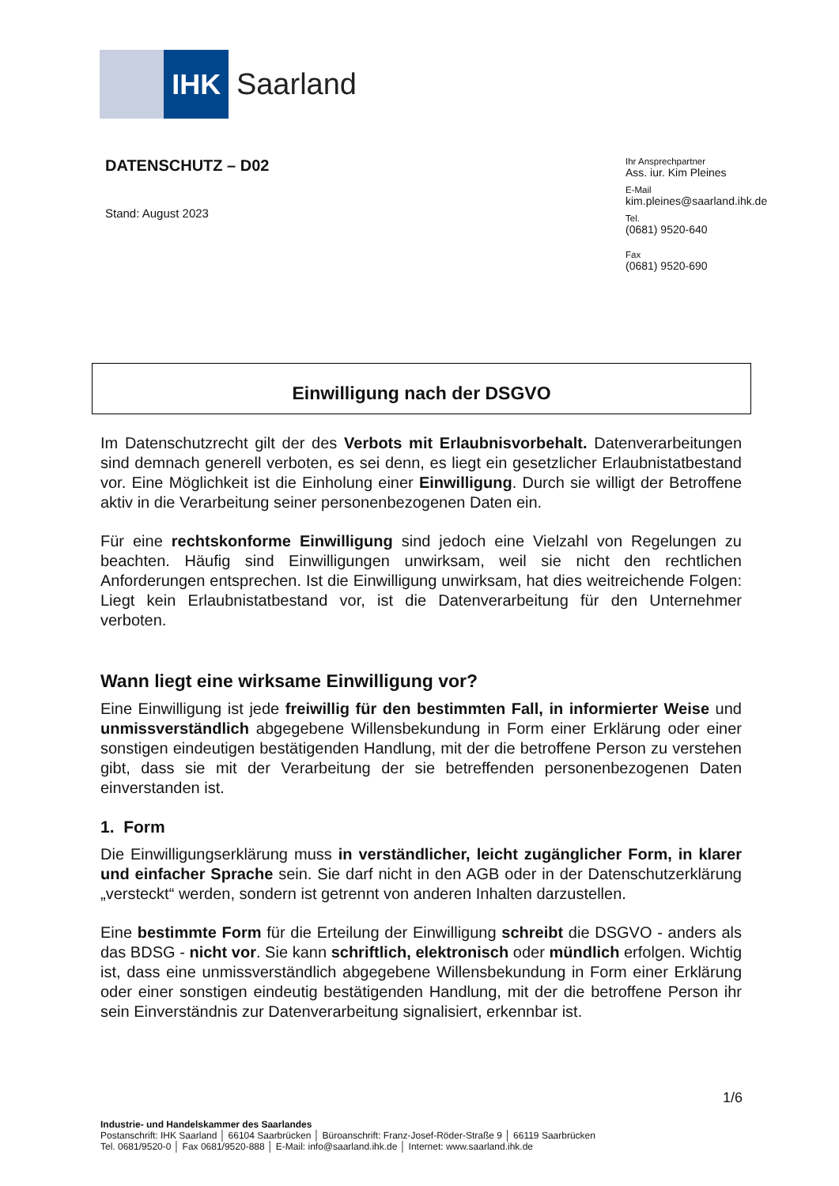IHK Saarland
DATENSCHUTZ – D02
Stand: August 2023
Ihr Ansprechpartner
Ass. iur. Kim Pleines
E-Mail
kim.pleines@saarland.ihk.de
Tel.
(0681) 9520-640
Fax
(0681) 9520-690
Einwilligung nach der DSGVO
Im Datenschutzrecht gilt der des Verbots mit Erlaubnisvorbehalt. Datenverarbeitungen sind demnach generell verboten, es sei denn, es liegt ein gesetzlicher Erlaubnistatbestand vor. Eine Möglichkeit ist die Einholung einer Einwilligung. Durch sie willigt der Betroffene aktiv in die Verarbeitung seiner personenbezogenen Daten ein.
Für eine rechtskonforme Einwilligung sind jedoch eine Vielzahl von Regelungen zu beachten. Häufig sind Einwilligungen unwirksam, weil sie nicht den rechtlichen Anforderungen entsprechen. Ist die Einwilligung unwirksam, hat dies weitreichende Folgen: Liegt kein Erlaubnistatbestand vor, ist die Datenverarbeitung für den Unternehmer verboten.
Wann liegt eine wirksame Einwilligung vor?
Eine Einwilligung ist jede freiwillig für den bestimmten Fall, in informierter Weise und unmissverständlich abgegebene Willensbekundung in Form einer Erklärung oder einer sonstigen eindeutigen bestätigenden Handlung, mit der die betroffene Person zu verstehen gibt, dass sie mit der Verarbeitung der sie betreffenden personenbezogenen Daten einverstanden ist.
1. Form
Die Einwilligungserklärung muss in verständlicher, leicht zugänglicher Form, in klarer und einfacher Sprache sein. Sie darf nicht in den AGB oder in der Datenschutzerklärung „versteckt“ werden, sondern ist getrennt von anderen Inhalten darzustellen.
Eine bestimmte Form für die Erteilung der Einwilligung schreibt die DSGVO - anders als das BDSG - nicht vor. Sie kann schriftlich, elektronisch oder mündlich erfolgen. Wichtig ist, dass eine unmissverständlich abgegebene Willensbekundung in Form einer Erklärung oder einer sonstigen eindeutig bestätigenden Handlung, mit der die betroffene Person ihr sein Einverständnis zur Datenverarbeitung signalisiert, erkennbar ist.
1/6
Industrie- und Handelskammer des Saarlandes
Postanschrift: IHK Saarland │ 66104 Saarbrücken │ Büroanschrift: Franz-Josef-Röder-Straße 9 │ 66119 Saarbrücken
Tel. 0681/9520-0 │ Fax 0681/9520-888 │ E-Mail: info@saarland.ihk.de │ Internet: www.saarland.ihk.de